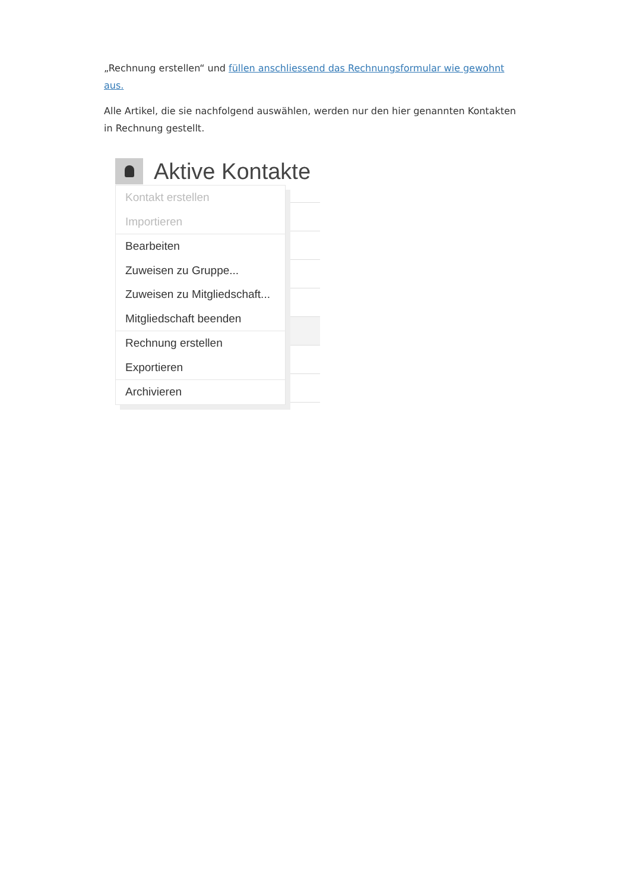„Rechnung erstellen“ und füllen anschliessend das Rechnungsformular wie gewohnt aus.
Alle Artikel, die sie nachfolgend auswählen, werden nur den hier genannten Kontakten in Rechnung gestellt.
Aktive Kontakte
Kontakt erstellen
Importieren
Bearbeiten
Zuweisen zu Gruppe...
Zuweisen zu Mitgliedschaft...
Mitgliedschaft beenden
Rechnung erstellen
Exportieren
Archivieren